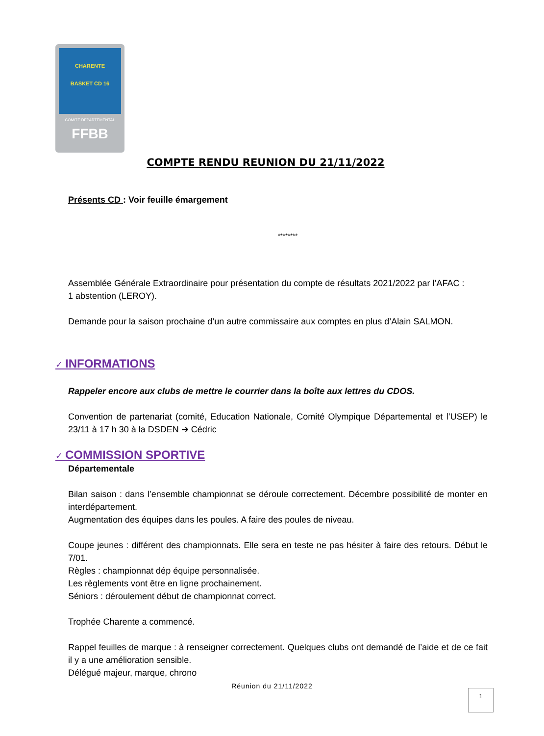CHARENTE
BASKET CD 16
COMITÉ DÉPARTEMENTAL
FFBB
COMPTE RENDU REUNION DU 21/11/2022
Présents CD : Voir feuille émargement
********
Assemblée Générale Extraordinaire pour présentation du compte de résultats 2021/2022 par l’AFAC :
1 abstention (LEROY).
Demande pour la saison prochaine d’un autre commissaire aux comptes en plus d’Alain SALMON.
✓ INFORMATIONS
Rappeler encore aux clubs de mettre le courrier dans la boîte aux lettres du CDOS.
Convention de partenariat (comité, Education Nationale, Comité Olympique Départemental et l’USEP) le 23/11 à 17 h 30 à la DSDEN ➔ Cédric
✓ COMMISSION SPORTIVE
Départementale
Bilan saison : dans l’ensemble championnat se déroule correctement. Décembre possibilité de monter en interdépartement.
Augmentation des équipes dans les poules. A faire des poules de niveau.
Coupe jeunes : différent des championnats. Elle sera en teste ne pas hésiter à faire des retours. Début le 7/01.
Règles : championnat dép équipe personnalisée.
Les règlements vont être en ligne prochainement.
Séniors : déroulement début de championnat correct.
Trophée Charente a commencé.
Rappel feuilles de marque : à renseigner correctement. Quelques clubs ont demandé de l’aide et de ce fait il y a une amélioration sensible.
Délégué majeur, marque, chrono
Réunion du 21/11/2022
1